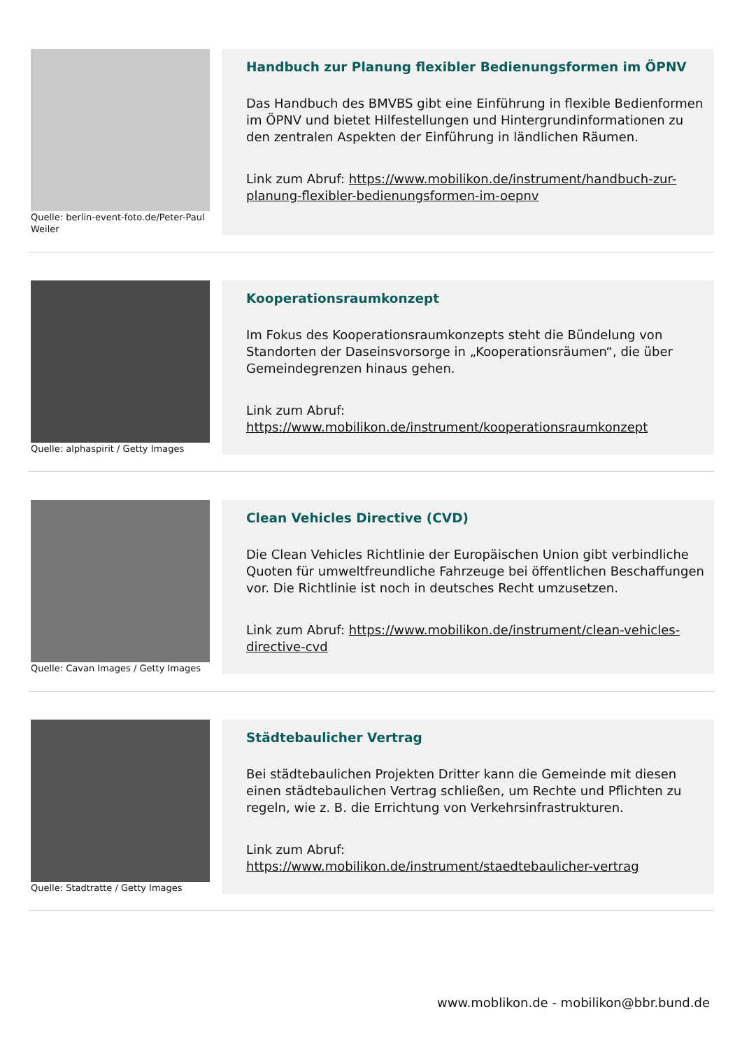Quelle: berlin-event-foto.de/Peter-Paul Weiler
Handbuch zur Planung flexibler Bedienungsformen im ÖPNV
Das Handbuch des BMVBS gibt eine Einführung in flexible Bedienformen im ÖPNV und bietet Hilfestellungen und Hintergrundinformationen zu den zentralen Aspekten der Einführung in ländlichen Räumen.
Link zum Abruf: https://www.mobilikon.de/instrument/handbuch-zur-planung-flexibler-bedienungsformen-im-oepnv
Quelle: alphaspirit / Getty Images
Kooperationsraumkonzept
Im Fokus des Kooperationsraumkonzepts steht die Bündelung von Standorten der Daseinsvorsorge in „Kooperationsräumen“, die über Gemeindegrenzen hinaus gehen.
Link zum Abruf:
https://www.mobilikon.de/instrument/kooperationsraumkonzept
Quelle: Cavan Images / Getty Images
Clean Vehicles Directive (CVD)
Die Clean Vehicles Richtlinie der Europäischen Union gibt verbindliche Quoten für umweltfreundliche Fahrzeuge bei öffentlichen Beschaffungen vor. Die Richtlinie ist noch in deutsches Recht umzusetzen.
Link zum Abruf: https://www.mobilikon.de/instrument/clean-vehicles-directive-cvd
Quelle: Stadtratte / Getty Images
Städtebaulicher Vertrag
Bei städtebaulichen Projekten Dritter kann die Gemeinde mit diesen einen städtebaulichen Vertrag schließen, um Rechte und Pflichten zu regeln, wie z. B. die Errichtung von Verkehrsinfrastrukturen.
Link zum Abruf:
https://www.mobilikon.de/instrument/staedtebaulicher-vertrag
www.moblikon.de - mobilikon@bbr.bund.de